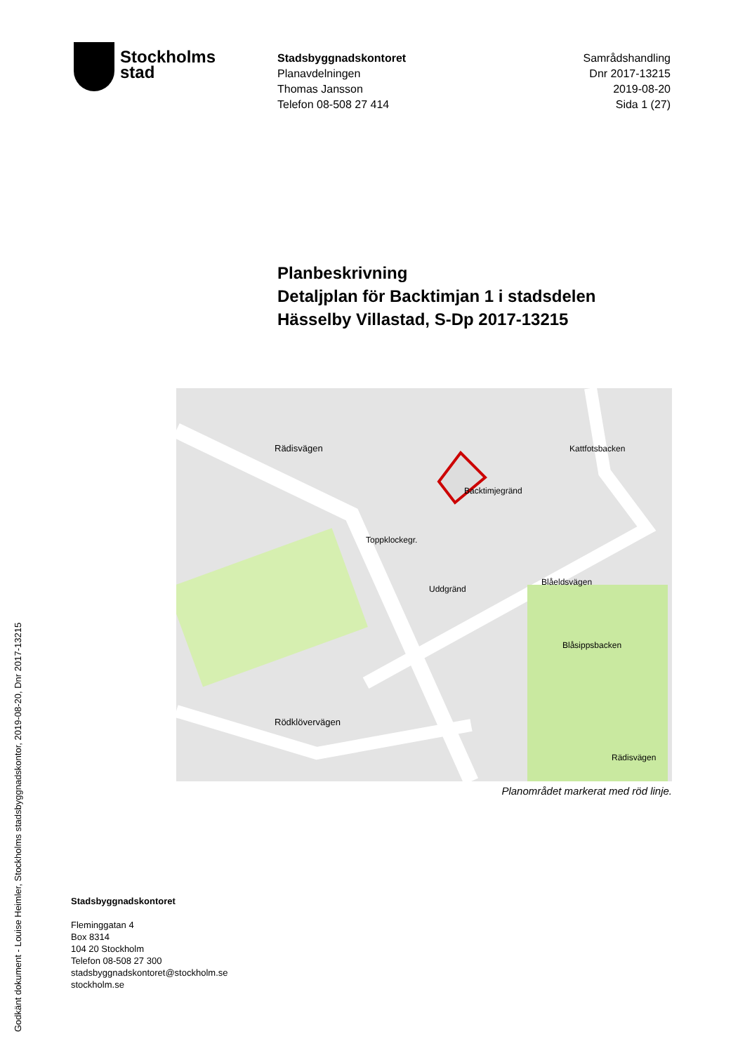Godkänt dokument - Louise Heimler, Stockholms stadsbyggnadskontor, 2019-08-20, Dnr 2017-13215
Stockholms
stad
Stadsbyggnadskontoret
Planavdelningen
Thomas Jansson
Telefon 08-508 27 414
Samrådshandling
Dnr 2017-13215
2019-08-20
Sida 1 (27)
Planbeskrivning
Detaljplan för Backtimjan 1 i stadsdelen
Hässelby Villastad, S-Dp 2017-13215
Rädisvägen
Rödklövervägen
Backtimjegränd
Toppklockegr.
Uddgränd
Blåeldsvägen
Kattfotsbacken
Blåsippsbacken
Rädisvägen
Planområdet markerat med röd linje.
Stadsbyggnadskontoret
Fleminggatan 4
Box 8314
104 20 Stockholm
Telefon 08-508 27 300
stadsbyggnadskontoret@stockholm.se
stockholm.se